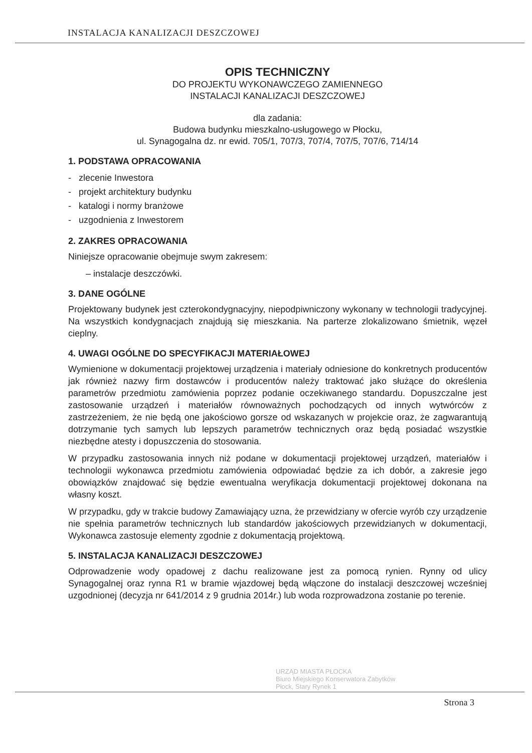INSTALACJA KANALIZACJI DESZCZOWEJ
OPIS TECHNICZNY
DO PROJEKTU WYKONAWCZEGO ZAMIENNEGO
INSTALACJI KANALIZACJI DESZCZOWEJ
dla zadania:
Budowa budynku mieszkalno-usługowego w Płocku,
ul. Synagogalna dz. nr ewid. 705/1, 707/3, 707/4, 707/5, 707/6, 714/14
1. PODSTAWA OPRACOWANIA
- zlecenie Inwestora
- projekt architektury budynku
- katalogi i normy branżowe
- uzgodnienia z Inwestorem
2. ZAKRES OPRACOWANIA
Niniejsze opracowanie obejmuje swym zakresem:
– instalacje deszczówki.
3. DANE OGÓLNE
Projektowany budynek jest czterokondygnacyjny, niepodpiwniczony wykonany w technologii tradycyjnej. Na wszystkich kondygnacjach znajdują się mieszkania. Na parterze zlokalizowano śmietnik, węzeł cieplny.
4. UWAGI OGÓLNE DO SPECYFIKACJI MATERIAŁOWEJ
Wymienione w dokumentacji projektowej urządzenia i materiały odniesione do konkretnych producentów jak również nazwy firm dostawców i producentów należy traktować jako służące do określenia parametrów przedmiotu zamówienia poprzez podanie oczekiwanego standardu. Dopuszczalne jest zastosowanie urządzeń i materiałów równoważnych pochodzących od innych wytwórców z zastrzeżeniem, że nie będą one jakościowo gorsze od wskazanych w projekcie oraz, że zagwarantują dotrzymanie tych samych lub lepszych parametrów technicznych oraz będą posiadać wszystkie niezbędne atesty i dopuszczenia do stosowania.
W przypadku zastosowania innych niż podane w dokumentacji projektowej urządzeń, materiałów i technologii wykonawca przedmiotu zamówienia odpowiadać będzie za ich dobór, a zakresie jego obowiązków znajdować się będzie ewentualna weryfikacja dokumentacji projektowej dokonana na własny koszt.
W przypadku, gdy w trakcie budowy Zamawiający uzna, że przewidziany w ofercie wyrób czy urządzenie nie spełnia parametrów technicznych lub standardów jakościowych przewidzianych w dokumentacji, Wykonawca zastosuje elementy zgodnie z dokumentacją projektową.
5. INSTALACJA KANALIZACJI DESZCZOWEJ
Odprowadzenie wody opadowej z dachu realizowane jest za pomocą rynien. Rynny od ulicy Synagogalnej oraz rynna R1 w bramie wjazdowej będą włączone do instalacji deszczowej wcześniej uzgodnionej (decyzja nr 641/2014 z 9 grudnia 2014r.) lub woda rozprowadzona zostanie po terenie.
URZĄD MIASTA PŁOCKA
Biuro Miejskiego Konserwatora Zabytków
Płock, Stary Rynek 1
Strona 3